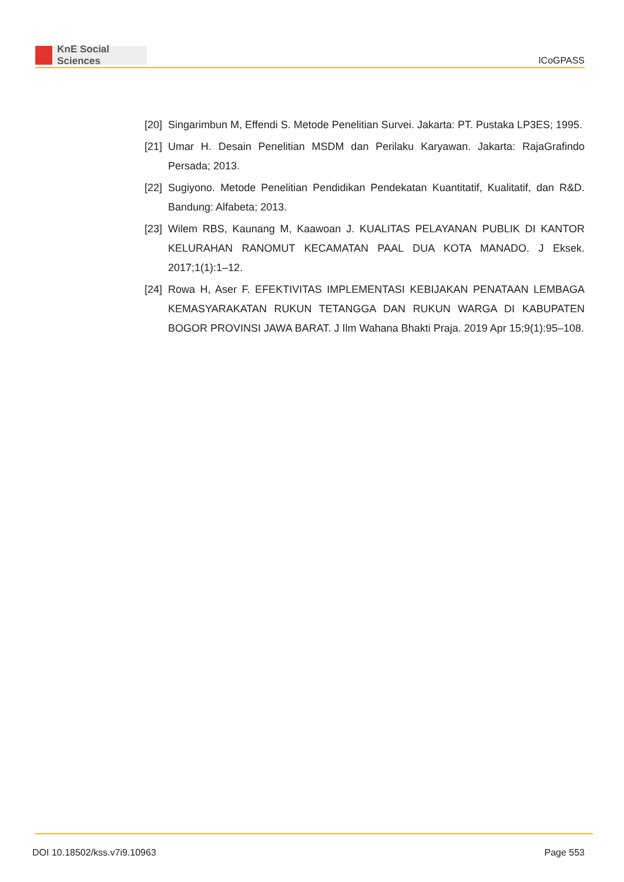KnE Social Sciences
ICoGPASS
[20]
Singarimbun M, Effendi S. Metode Penelitian Survei. Jakarta: PT. Pustaka LP3ES; 1995.
[21]
Umar H. Desain Penelitian MSDM dan Perilaku Karyawan. Jakarta: RajaGrafindo Persada; 2013.
[22]
Sugiyono. Metode Penelitian Pendidikan Pendekatan Kuantitatif, Kualitatif, dan R&D. Bandung: Alfabeta; 2013.
[23]
Wilem RBS, Kaunang M, Kaawoan J. KUALITAS PELAYANAN PUBLIK DI KANTOR KELURAHAN RANOMUT KECAMATAN PAAL DUA KOTA MANADO. J Eksek. 2017;1(1):1–12.
[24]
Rowa H, Aser F. EFEKTIVITAS IMPLEMENTASI KEBIJAKAN PENATAAN LEMBAGA KEMASYARAKATAN RUKUN TETANGGA DAN RUKUN WARGA DI KABUPATEN BOGOR PROVINSI JAWA BARAT. J Ilm Wahana Bhakti Praja. 2019 Apr 15;9(1):95–108.
DOI 10.18502/kss.v7i9.10963 Page 553